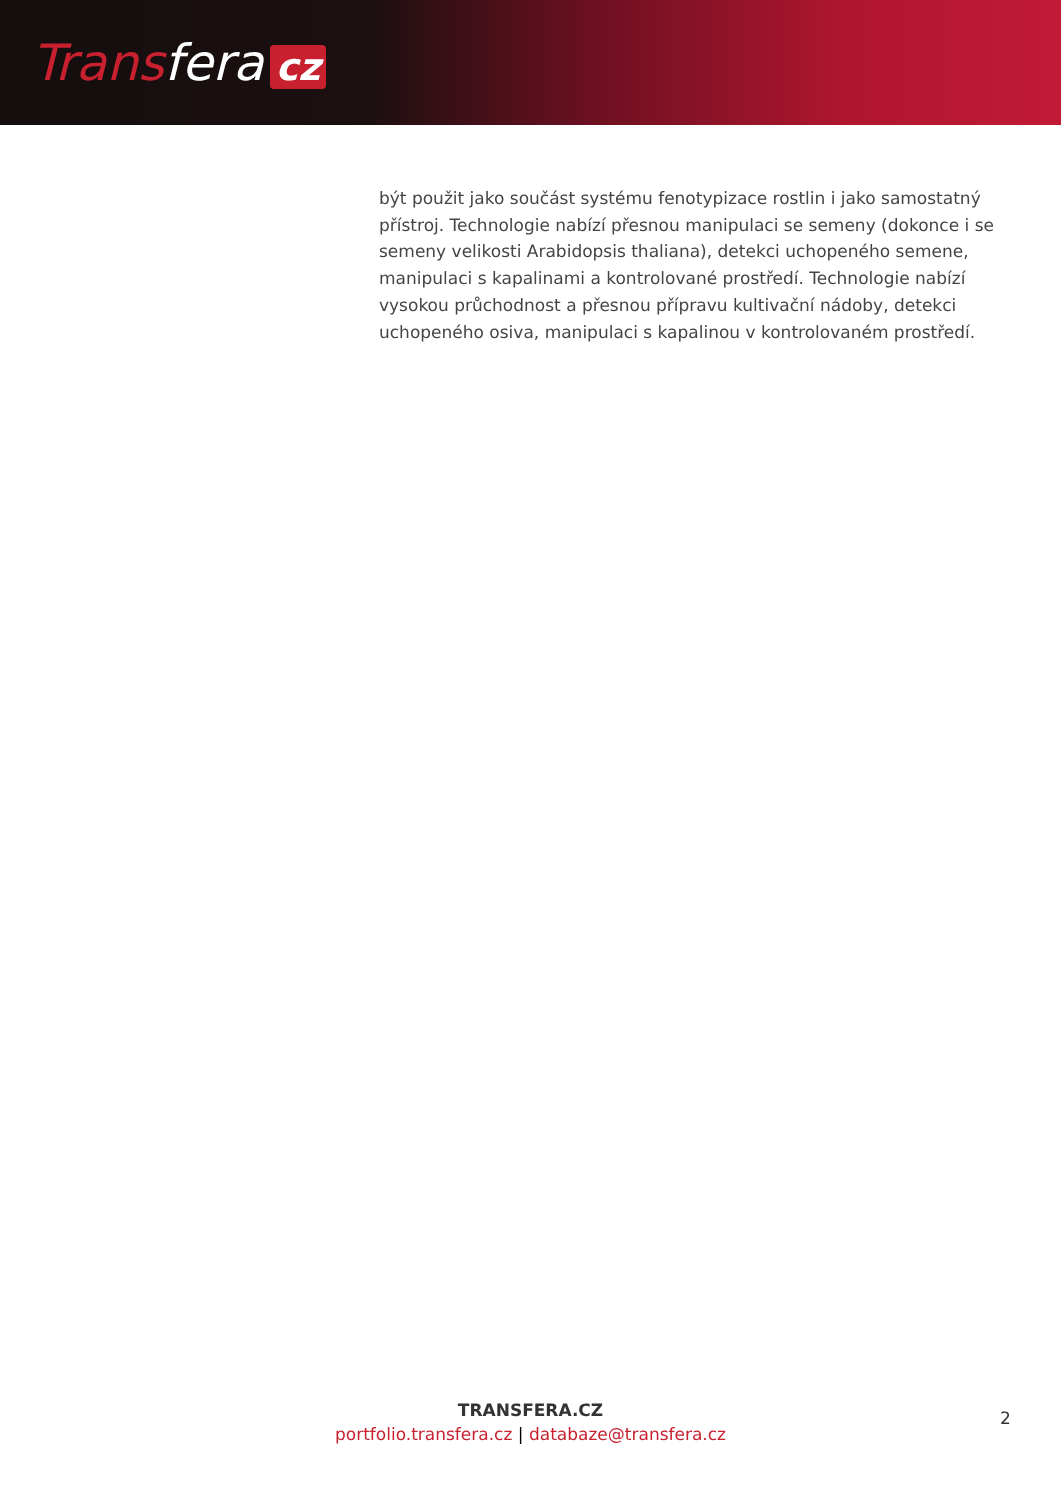Transfera cz
být použit jako součást systému fenotypizace rostlin i jako samostatný přístroj. Technologie nabízí přesnou manipulaci se semeny (dokonce i se semeny velikosti Arabidopsis thaliana), detekci uchopeného semene, manipulaci s kapalinami a kontrolované prostředí. Technologie nabízí vysokou průchodnost a přesnou přípravu kultivační nádoby, detekci uchopeného osiva, manipulaci s kapalinou v kontrolovaném prostředí.
TRANSFERA.CZ
portfolio.transfera.cz | databaze@transfera.cz
2